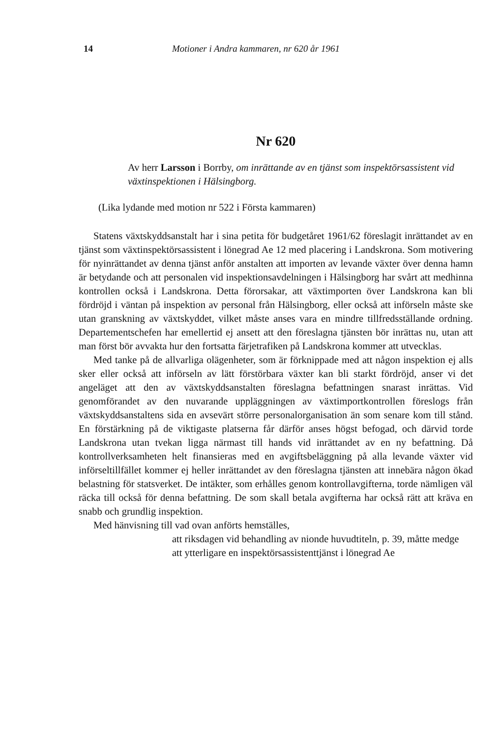14 Motioner i Andra kammaren, nr 620 år 1961
Nr 620
Av herr Larsson i Borrby, om inrättande av en tjänst som inspektörsassistent vid växtinspektionen i Hälsingborg.
(Lika lydande med motion nr 522 i Första kammaren)
Statens växtskyddsanstalt har i sina petita för budgetåret 1961/62 föreslagit inrättandet av en tjänst som växtinspektörsassistent i lönegrad Ae 12 med placering i Landskrona. Som motivering för nyinrättandet av denna tjänst anför anstalten att importen av levande växter över denna hamn är betydande och att personalen vid inspektionsavdelningen i Hälsingborg har svårt att medhinna kontrollen också i Landskrona. Detta förorsakar, att växtimporten över Landskrona kan bli fördröjd i väntan på inspektion av personal från Hälsingborg, eller också att införseln måste ske utan granskning av växtskyddet, vilket måste anses vara en mindre tillfredsställande ordning. Departementschefen har emellertid ej ansett att den föreslagna tjänsten bör inrättas nu, utan att man först bör avvakta hur den fortsatta färjetrafiken på Landskrona kommer att utvecklas.
Med tanke på de allvarliga olägenheter, som är förknippade med att någon inspektion ej alls sker eller också att införseln av lätt förstörbara växter kan bli starkt fördröjd, anser vi det angeläget att den av växtskyddsanstalten föreslagna befattningen snarast inrättas. Vid genomförandet av den nuvarande uppläggningen av växtimportkontrollen föreslogs från växtskyddsanstaltens sida en avsevärt större personalorganisation än som senare kom till stånd. En förstärkning på de viktigaste platserna får därför anses högst befogad, och därvid torde Landskrona utan tvekan ligga närmast till hands vid inrättandet av en ny befattning. Då kontrollverksamheten helt finansieras med en avgiftsbeläggning på alla levande växter vid införseltillfället kommer ej heller inrättandet av den föreslagna tjänsten att innebära någon ökad belastning för statsverket. De intäkter, som erhålles genom kontrollavgifterna, torde nämligen väl räcka till också för denna befattning. De som skall betala avgifterna har också rätt att kräva en snabb och grundlig inspektion.
Med hänvisning till vad ovan anförts hemställes,
att riksdagen vid behandling av nionde huvudtiteln, p. 39, måtte medge
att ytterligare en inspektörsassistenttjänst i lönegrad Ae